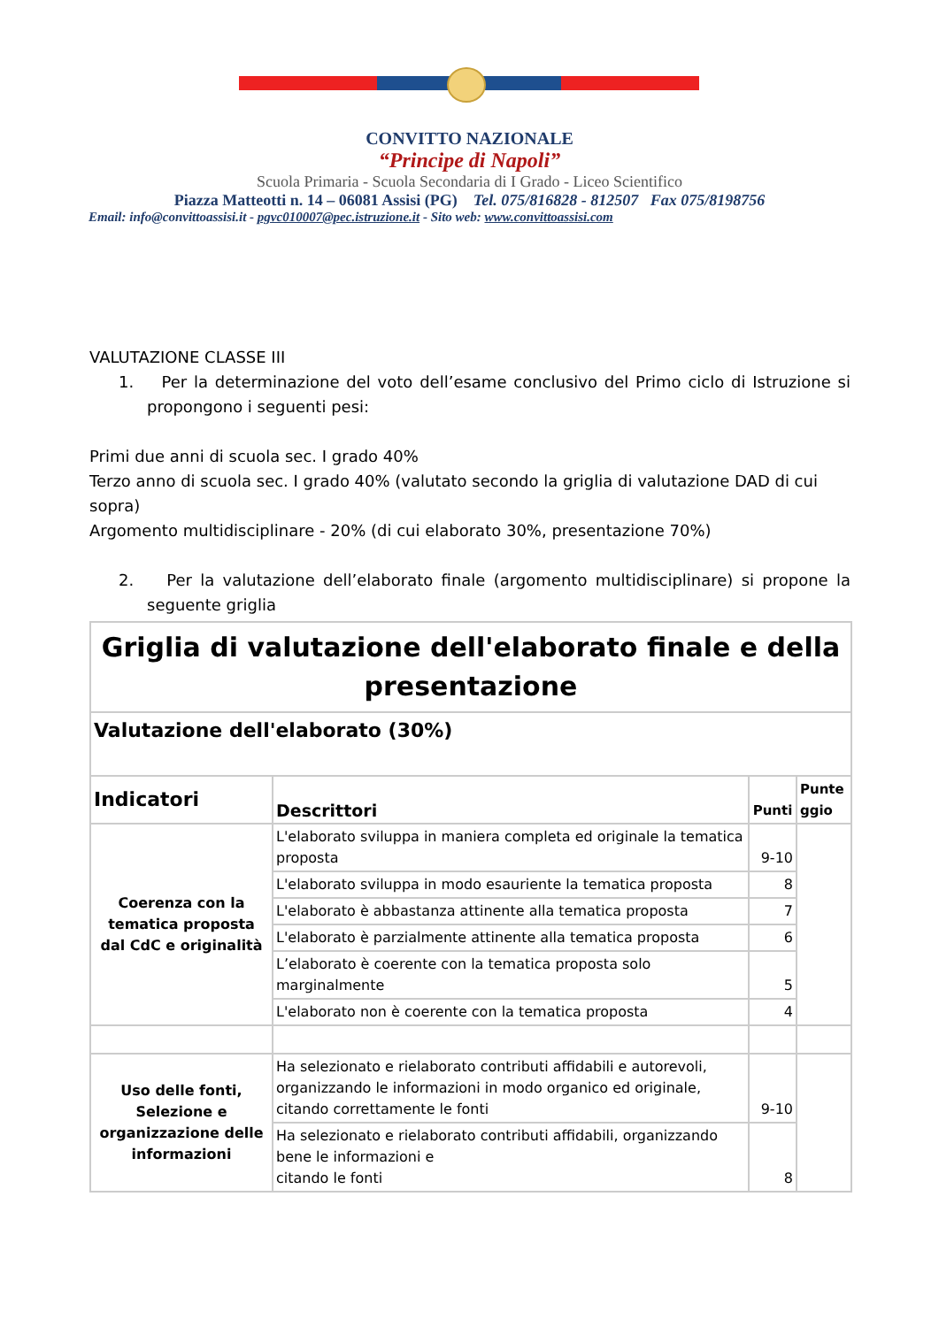CONVITTO NAZIONALE
“Principe di Napoli”
Scuola Primaria - Scuola Secondaria di I Grado - Liceo Scientifico
Piazza Matteotti n. 14 – 06081 Assisi (PG) Tel. 075/816828 - 812507 Fax 075/8198756
Email: info@convittoassisi.it - pgvc010007@pec.istruzione.it - Sito web: www.convittoassisi.com
VALUTAZIONE CLASSE III
1. Per la determinazione del voto dell’esame conclusivo del Primo ciclo di Istruzione si propongono i seguenti pesi:
Primi due anni di scuola sec. I grado 40%
Terzo anno di scuola sec. I grado 40% (valutato secondo la griglia di valutazione DAD di cui sopra)
Argomento multidisciplinare - 20% (di cui elaborato 30%, presentazione 70%)
2. Per la valutazione dell’elaborato finale (argomento multidisciplinare) si propone la seguente griglia
| Griglia di valutazione dell'elaborato finale e della presentazione | | | |
| --- | --- | --- | --- |
| Valutazione dell'elaborato (30%) | | | |
| Indicatori | Descrittori | Punti | Punte ggio |
| Coerenza con la tematica proposta dal CdC e originalità | L'elaborato sviluppa in maniera completa ed originale la tematica proposta | 9-10 | |
| | L'elaborato sviluppa in modo esauriente la tematica proposta | 8 | |
| | L'elaborato è abbastanza attinente alla tematica proposta | 7 | |
| | L'elaborato è parzialmente attinente alla tematica proposta | 6 | |
| | L’elaborato è coerente con la tematica proposta solo marginalmente | 5 | |
| | L'elaborato non è coerente con la tematica proposta | 4 | |
| Uso delle fonti, Selezione e organizzazione delle informazioni | Ha selezionato e rielaborato contributi affidabili e autorevoli, organizzando le informazioni in modo organico ed originale, citando correttamente le fonti | 9-10 | |
| | Ha selezionato e rielaborato contributi affidabili, organizzando bene le informazioni e citando le fonti | 8 | |